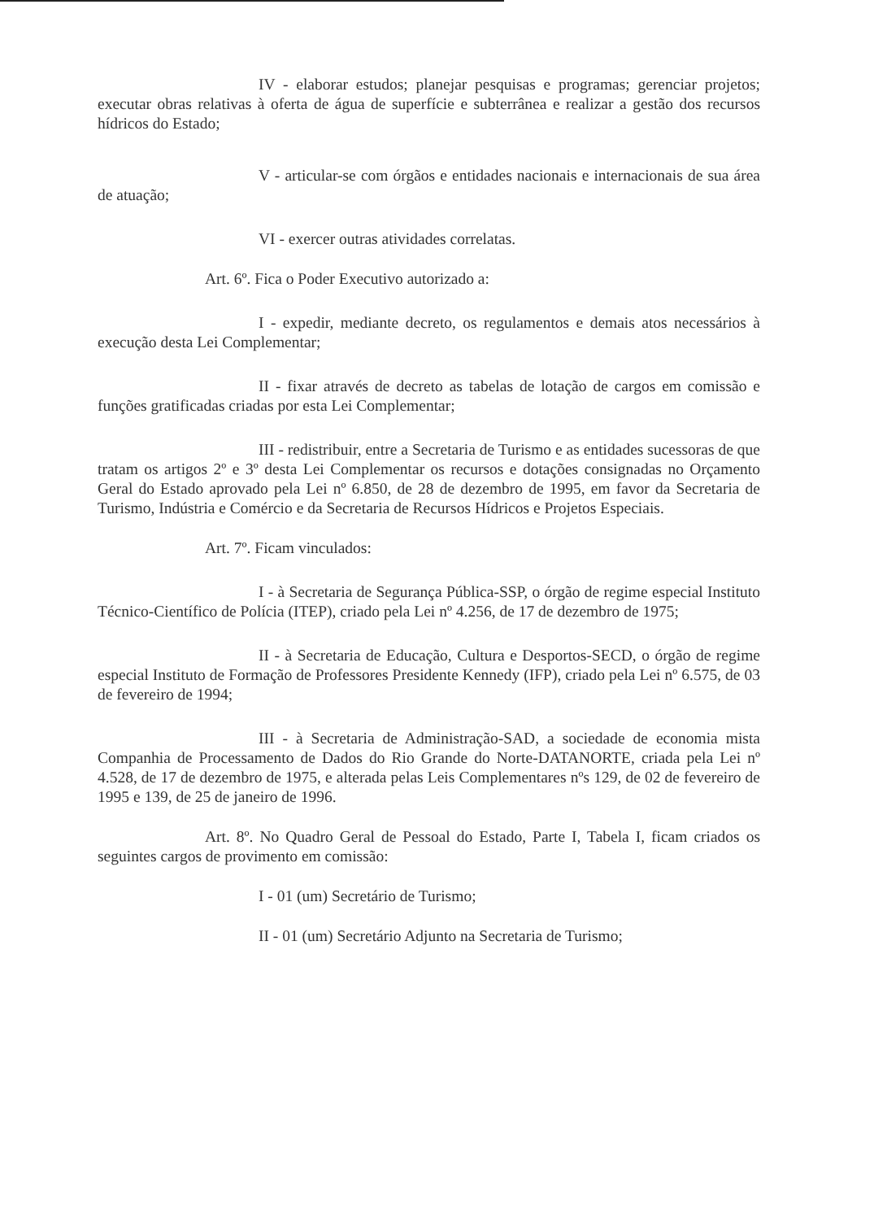IV - elaborar estudos; planejar pesquisas e programas; gerenciar projetos; executar obras relativas à oferta de água de superfície e subterrânea e realizar a gestão dos recursos hídricos do Estado;
V - articular-se com órgãos e entidades nacionais e internacionais de sua área de atuação;
VI - exercer outras atividades correlatas.
Art. 6º. Fica o Poder Executivo autorizado a:
I - expedir, mediante decreto, os regulamentos e demais atos necessários à execução desta Lei Complementar;
II - fixar através de decreto as tabelas de lotação de cargos em comissão e funções gratificadas criadas por esta Lei Complementar;
III - redistribuir, entre a Secretaria de Turismo e as entidades sucessoras de que tratam os artigos 2º e 3º desta Lei Complementar os recursos e dotações consignadas no Orçamento Geral do Estado aprovado pela Lei nº 6.850, de 28 de dezembro de 1995, em favor da Secretaria de Turismo, Indústria e Comércio e da Secretaria de Recursos Hídricos e Projetos Especiais.
Art. 7º. Ficam vinculados:
I - à Secretaria de Segurança Pública-SSP, o órgão de regime especial Instituto Técnico-Científico de Polícia (ITEP), criado pela Lei nº 4.256, de 17 de dezembro de 1975;
II - à Secretaria de Educação, Cultura e Desportos-SECD, o órgão de regime especial Instituto de Formação de Professores Presidente Kennedy (IFP), criado pela Lei nº 6.575, de 03 de fevereiro de 1994;
III - à Secretaria de Administração-SAD, a sociedade de economia mista Companhia de Processamento de Dados do Rio Grande do Norte-DATANORTE, criada pela Lei nº 4.528, de 17 de dezembro de 1975, e alterada pelas Leis Complementares nºs 129, de 02 de fevereiro de 1995 e 139, de 25 de janeiro de 1996.
Art. 8º. No Quadro Geral de Pessoal do Estado, Parte I, Tabela I, ficam criados os seguintes cargos de provimento em comissão:
I - 01 (um) Secretário de Turismo;
II - 01 (um) Secretário Adjunto na Secretaria de Turismo;